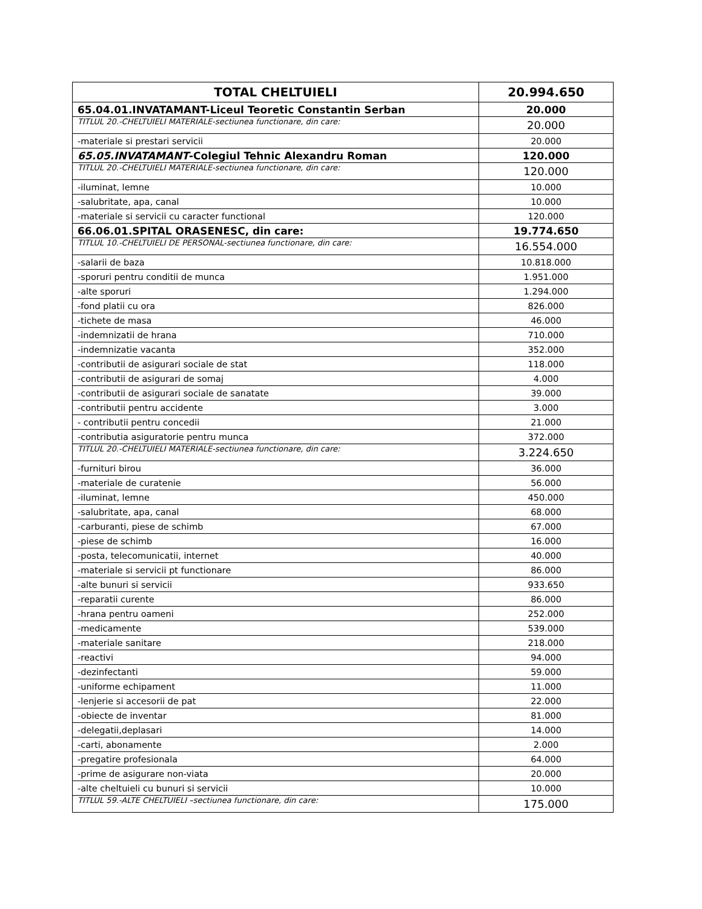| TOTAL CHELTUIELI | 20.994.650 |
| 65.04.01.INVATAMANT-Liceul Teoretic Constantin Serban | 20.000 |
| TITLUL 20.-CHELTUIELI MATERIALE-sectiunea functionare, din care: | 20.000 |
| -materiale si prestari servicii | 20.000 |
| 65.05.INVATAMANT -Colegiul Tehnic Alexandru Roman | 120.000 |
| TITLUL 20.-CHELTUIELI MATERIALE-sectiunea functionare, din care: | 120.000 |
| -iluminat, lemne | 10.000 |
| -salubritate, apa, canal | 10.000 |
| -materiale si servicii cu caracter functional | 120.000 |
| 66.06.01.SPITAL ORASENESC, din care: | 19.774.650 |
| TITLUL 10.-CHELTUIELI DE PERSONAL-sectiunea functionare, din care: | 16.554.000 |
| -salarii de baza | 10.818.000 |
| -sporuri pentru conditii de munca | 1.951.000 |
| -alte sporuri | 1.294.000 |
| -fond platii cu ora | 826.000 |
| -tichete de masa | 46.000 |
| -indemnizatii de hrana | 710.000 |
| -indemnizatie vacanta | 352.000 |
| -contributii de asigurari sociale de stat | 118.000 |
| -contributii de asigurari de somaj | 4.000 |
| -contributii de asigurari sociale de sanatate | 39.000 |
| -contributii pentru accidente | 3.000 |
| - contributii pentru concedii | 21.000 |
| -contributia asiguratorie pentru munca | 372.000 |
| TITLUL 20.-CHELTUIELI MATERIALE-sectiunea functionare, din care: | 3.224.650 |
| -furnituri birou | 36.000 |
| -materiale de curatenie | 56.000 |
| -iluminat, lemne | 450.000 |
| -salubritate, apa, canal | 68.000 |
| -carburanti, piese de schimb | 67.000 |
| -piese de schimb | 16.000 |
| -posta, telecomunicatii, internet | 40.000 |
| -materiale si servicii pt functionare | 86.000 |
| -alte bunuri si servicii | 933.650 |
| -reparatii curente | 86.000 |
| -hrana pentru oameni | 252.000 |
| -medicamente | 539.000 |
| -materiale sanitare | 218.000 |
| -reactivi | 94.000 |
| -dezinfectanti | 59.000 |
| -uniforme echipament | 11.000 |
| -lenjerie si accesorii de pat | 22.000 |
| -obiecte de inventar | 81.000 |
| -delegatii,deplasari | 14.000 |
| -carti, abonamente | 2.000 |
| -pregatire profesionala | 64.000 |
| -prime de asigurare non-viata | 20.000 |
| -alte cheltuieli cu bunuri si servicii | 10.000 |
| TITLUL 59.-ALTE CHELTUIELI –sectiunea functionare, din care: | 175.000 |